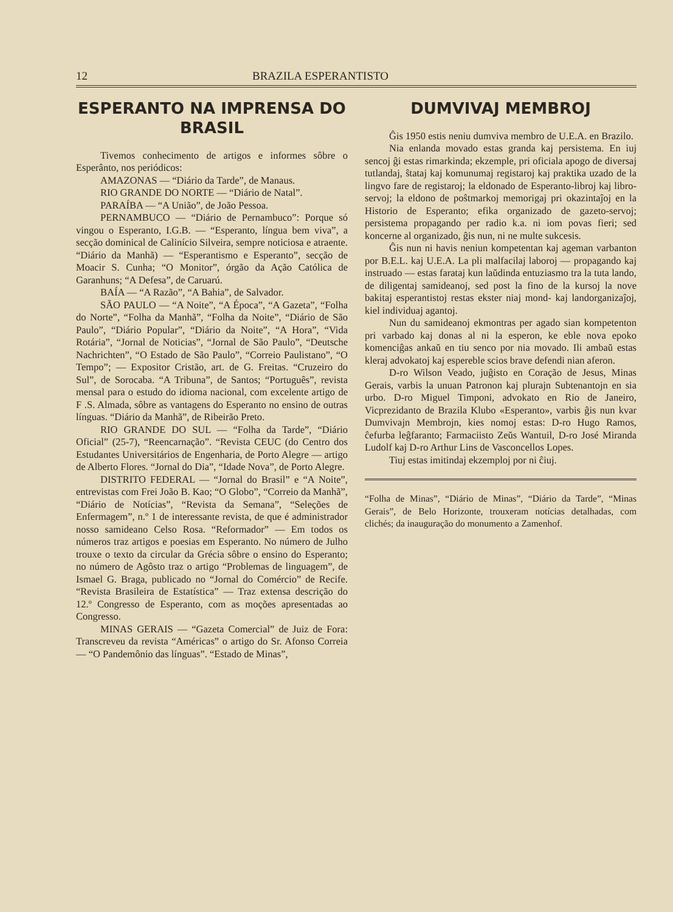12 BRAZILA ESPERANTISTO
ESPERANTO NA IMPRENSA DO BRASIL
Tivemos conhecimento de artigos e informes sôbre o Esperânto, nos periódicos:
AMAZONAS — “Diário da Tarde”, de Manaus.
RIO GRANDE DO NORTE — “Diário de Natal”.
PARAÍBA — “A União”, de João Pessoa.
PERNAMBUCO — “Diário de Pernambuco”: Porque só vingou o Esperanto, I.G.B. — “Esperanto, língua bem viva”, a secção dominical de Calinício Silveira, sempre noticiosa e atraente. “Diário da Manhã) — “Esperantismo e Esperanto”, secção de Moacir S. Cunha; “O Monitor”, órgão da Ação Católica de Garanhuns; “A Defesa”, de Caruarú.
BAÍA — “A Razão”, “A Bahia”, de Salvador.
SÃO PAULO — “A Noite”, “A Época”, “A Gazeta”, “Folha do Norte”, “Folha da Manhã”, “Folha da Noite”, “Diário de São Paulo”, “Diário Popular”, “Diário da Noite”, “A Hora”, “Vida Rotária”, “Jornal de Noticias”, “Jornal de São Paulo”, “Deutsche Nachrichten”, “O Estado de São Paulo”, “Correio Paulistano”, “O Tempo”; — Expositor Cristão, art. de G. Freitas. “Cruzeiro do Sul”, de Sorocaba. “A Tribuna”, de Santos; “Português”, revista mensal para o estudo do idioma nacional, com excelente artigo de F .S. Almada, sôbre as vantagens do Esperanto no ensino de outras línguas. “Diário da Manhã”, de Ribeirão Preto.
RIO GRANDE DO SUL — “Folha da Tarde”, “Diário Oficial” (25-7), “Reencarnação”. “Revista CEUC (do Centro dos Estudantes Universitários de Engenharia, de Porto Alegre — artigo de Alberto Flores. “Jornal do Dia”, “Idade Nova”, de Porto Alegre.
DISTRITO FEDERAL — “Jornal do Brasil” e “A Noite”, entrevistas com Frei João B. Kao; “O Globo”, “Correio da Manhã”, “Diário de Notícias”, “Revista da Semana”, “Seleções de Enfermagem”, n.º 1 de interessante revista, de que é administrador nosso samideano Celso Rosa. “Reformador” — Em todos os números traz artigos e poesias em Esperanto. No número de Julho trouxe o texto da circular da Grécia sôbre o ensino do Esperanto; no número de Agôsto traz o artigo “Problemas de linguagem”, de Ismael G. Braga, publicado no “Jornal do Comércio” de Recife. “Revista Brasileira de Estatística” — Traz extensa descrição do 12.º Congresso de Esperanto, com as moções apresentadas ao Congresso.
MINAS GERAIS — “Gazeta Comercial” de Juiz de Fora: Transcreveu da revista “Américas” o artigo do Sr. Afonso Correia — “O Pandemônio das línguas”. “Estado de Minas”,
DUMVIVAJ MEMBROJ
Ĝis 1950 estis neniu dumviva membro de U.E.A. en Brazilo.
Nia enlanda movado estas granda kaj persistema. En iuj sencoj ĝi estas rimarkinda; ekzemple, pri oficiala apogo de diversaj tutlandaj, ŝtataj kaj komunumaj registaroj kaj praktika uzado de la lingvo fare de registaroj; la eldonado de Esperanto-libroj kaj libro-servoj; la eldono de poŝtmarkoj memorigaj pri okazintaĵoj en la Historio de Esperanto; efika organizado de gazeto-servoj; persistema propagando per radio k.a. ni iom povas fieri; sed koncerne al organizado, ĝis nun, ni ne multe sukcesis.
Ĝis nun ni havis neniun kompetentan kaj ageman varbanton por B.E.L. kaj U.E.A. La pli malfacilaj laboroj — propagando kaj instruado — estas farataj kun laŭdinda entuziasmo tra la tuta lando, de diligentaj samideanoj, sed post la fino de la kursoj la nove bakitaj esperantistoj restas ekster niaj mond- kaj landorganizaĵoj, kiel individuaj agantoj.
Nun du samideanoj ekmontras per agado sian kompetenton pri varbado kaj donas al ni la esperon, ke eble nova epoko komenciĝas ankaŭ en tiu senco por nia movado. Ili ambaŭ estas kleraj advokatoj kaj espereble scios brave defendi nian aferon.
D-ro Wilson Veado, juĝisto en Coração de Jesus, Minas Gerais, varbis la unuan Patronon kaj plurajn Subtenantojn en sia urbo. D-ro Miguel Timponi, advokato en Rio de Janeiro, Vicprezidanto de Brazila Klubo «Esperanto», varbis ĝis nun kvar Dumvivajn Membrojn, kies nomoj estas: D-ro Hugo Ramos, ĉefurba leĝfaranto; Farmaciisto Zeŭs Wantuil, D-ro José Miranda Ludolf kaj D-ro Arthur Lins de Vasconcellos Lopes.
Tiuj estas imitindaj ekzemploj por ni ĉiuj.
“Folha de Minas”, “Diário de Minas”, “Diário da Tarde”, “Minas Gerais”, de Belo Horizonte, trouxeram notícias detalhadas, com clichés; da inauguração do monumento a Zamenhof.